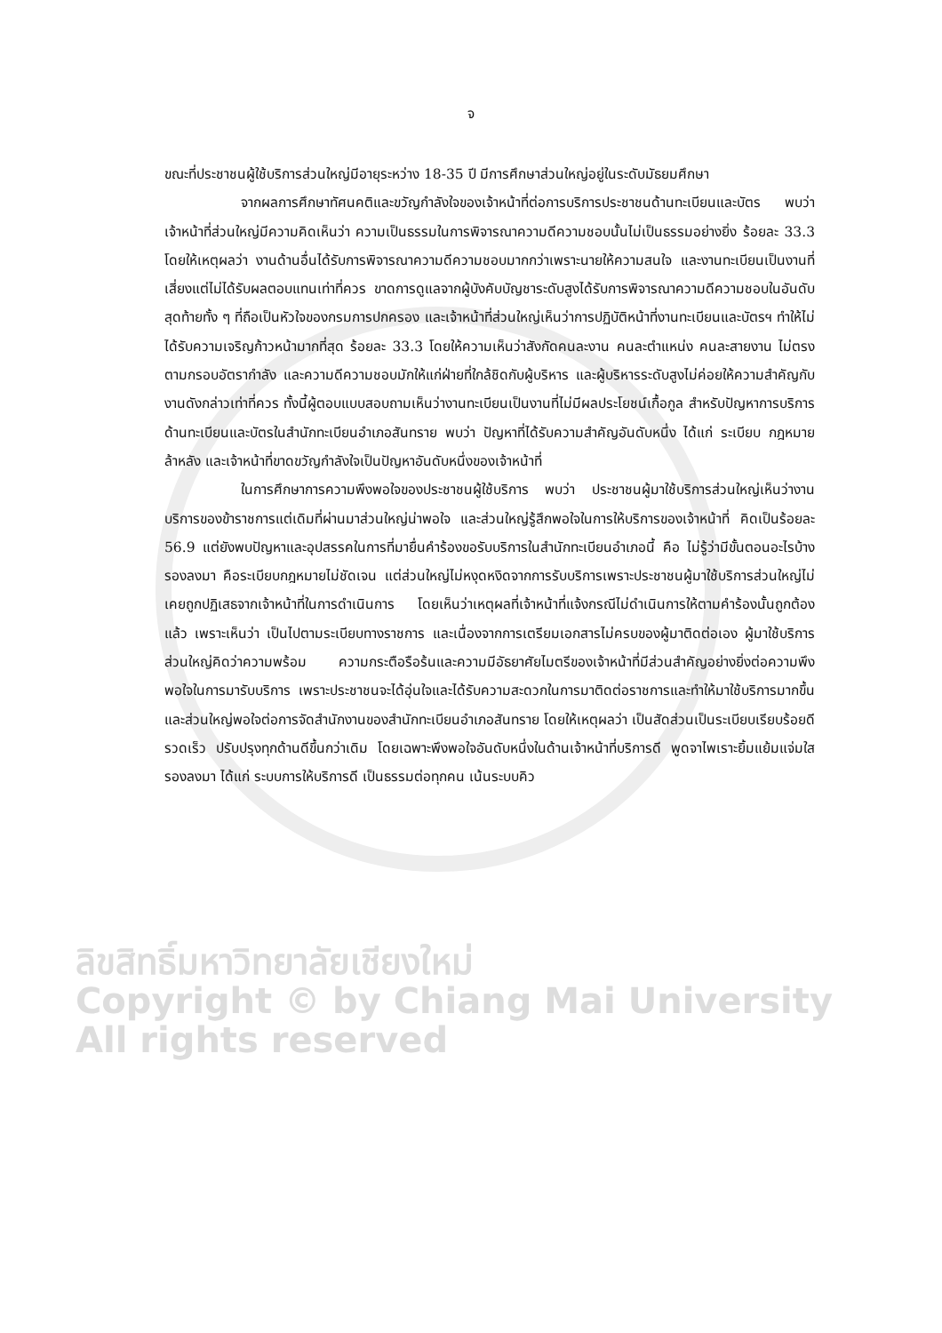จ
ขณะที่ประชาชนผู้ใช้บริการส่วนใหญ่มีอายุระหว่าง 18-35 ปี มีการศึกษาส่วนใหญ่อยู่ในระดับมัธยมศึกษา
จากผลการศึกษาทัศนคติและขวัญกำลังใจของเจ้าหน้าที่ต่อการบริการประชาชนด้านทะเบียนและบัตร พบว่า เจ้าหน้าที่ส่วนใหญ่มีความคิดเห็นว่า ความเป็นธรรมในการพิจารณาความดีความชอบนั้นไม่เป็นธรรมอย่างยิ่ง ร้อยละ 33.3 โดยให้เหตุผลว่า งานด้านอื่นได้รับการพิจารณาความดีความชอบมากกว่าเพราะนายให้ความสนใจ และงานทะเบียนเป็นงานที่เสี่ยงแต่ไม่ได้รับผลตอบแทนเท่าที่ควร ขาดการดูแลจากผู้บังคับบัญชาระดับสูงได้รับการพิจารณาความดีความชอบในอันดับสุดท้ายทั้ง ๆ ที่ถือเป็นหัวใจของกรมการปกครอง และเจ้าหน้าที่ส่วนใหญ่เห็นว่าการปฏิบัติหน้าที่งานทะเบียนและบัตรฯ ทำให้ไม่ได้รับความเจริญก้าวหน้ามากที่สุด ร้อยละ 33.3 โดยให้ความเห็นว่าสังกัดคนละงาน คนละตำแหน่ง คนละสายงาน ไม่ตรงตามกรอบอัตรากำลัง และความดีความชอบมักให้แก่ฝ่ายที่ใกล้ชิดกับผู้บริหาร และผู้บริหารระดับสูงไม่ค่อยให้ความสำคัญกับงานดังกล่าวเท่าที่ควร ทั้งนี้ผู้ตอบแบบสอบถามเห็นว่างานทะเบียนเป็นงานที่ไม่มีผลประโยชน์เกื้อกูล สำหรับปัญหาการบริการด้านทะเบียนและบัตรในสำนักทะเบียนอำเภอสันทราย พบว่า ปัญหาที่ได้รับความสำคัญอันดับหนึ่ง ได้แก่ ระเบียบ กฎหมาย ล้าหลัง และเจ้าหน้าที่ขาดขวัญกำลังใจเป็นปัญหาอันดับหนึ่งของเจ้าหน้าที่
ในการศึกษาการความพึงพอใจของประชาชนผู้ใช้บริการ พบว่า ประชาชนผู้มาใช้บริการส่วนใหญ่เห็นว่างานบริการของข้าราชการแต่เดิมที่ผ่านมาส่วนใหญ่น่าพอใจ และส่วนใหญ่รู้สึกพอใจในการให้บริการของเจ้าหน้าที่ คิดเป็นร้อยละ 56.9 แต่ยังพบปัญหาและอุปสรรคในการที่มายื่นคำร้องขอรับบริการในสำนักทะเบียนอำเภอนี้ คือ ไม่รู้ว่ามีขั้นตอนอะไรบ้าง รองลงมา คือระเบียบกฎหมายไม่ชัดเจน แต่ส่วนใหญ่ไม่หงุดหงิดจากการรับบริการเพราะประชาชนผู้มาใช้บริการส่วนใหญ่ไม่เคยถูกปฏิเสธจากเจ้าหน้าที่ในการดำเนินการ โดยเห็นว่าเหตุผลที่เจ้าหน้าที่แจ้งกรณีไม่ดำเนินการให้ตามคำร้องนั้นถูกต้องแล้ว เพราะเห็นว่า เป็นไปตามระเบียบทางราชการ และเนื่องจากการเตรียมเอกสารไม่ครบของผู้มาติดต่อเอง ผู้มาใช้บริการส่วนใหญ่คิดว่าความพร้อม ความกระตือรือร้นและความมีอัธยาศัยไมตรีของเจ้าหน้าที่มีส่วนสำคัญอย่างยิ่งต่อความพึงพอใจในการมารับบริการ เพราะประชาชนจะได้อุ่นใจและได้รับความสะดวกในการมาติดต่อราชการและทำให้มาใช้บริการมากขึ้น และส่วนใหญ่พอใจต่อการจัดสำนักงานของสำนักทะเบียนอำเภอสันทราย โดยให้เหตุผลว่า เป็นสัดส่วนเป็นระเบียบเรียบร้อยดี รวดเร็ว ปรับปรุงทุกด้านดีขึ้นกว่าเดิม โดยเฉพาะพึงพอใจอันดับหนึ่งในด้านเจ้าหน้าที่บริการดี พูดจาไพเราะยิ้มแย้มแจ่มใส รองลงมา ได้แก่ ระบบการให้บริการดี เป็นธรรมต่อทุกคน เน้นระบบคิว
ลิขสิทธิ์มหาวิทยาลัยเชียงใหม่
Copyright © by Chiang Mai University
All rights reserved